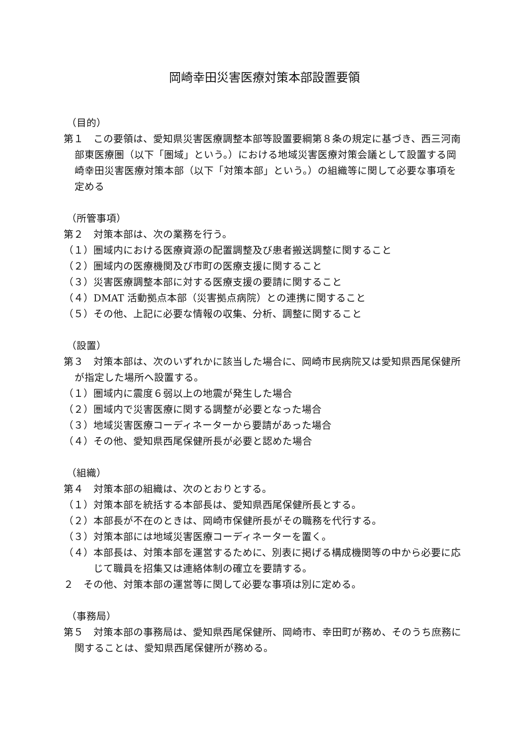岡崎幸田災害医療対策本部設置要領
（目的）
第１　この要領は、愛知県災害医療調整本部等設置要綱第８条の規定に基づき、西三河南部東医療圏（以下「圏域」という。）における地域災害医療対策会議として設置する岡崎幸田災害医療対策本部（以下「対策本部」という。）の組織等に関して必要な事項を定める
（所管事項）
第２　対策本部は、次の業務を行う。
（１）圏域内における医療資源の配置調整及び患者搬送調整に関すること
（２）圏域内の医療機関及び市町の医療支援に関すること
（３）災害医療調整本部に対する医療支援の要請に関すること
（４）DMAT 活動拠点本部（災害拠点病院）との連携に関すること
（５）その他、上記に必要な情報の収集、分析、調整に関すること
（設置）
第３　対策本部は、次のいずれかに該当した場合に、岡崎市民病院又は愛知県西尾保健所が指定した場所へ設置する。
（１）圏域内に震度６弱以上の地震が発生した場合
（２）圏域内で災害医療に関する調整が必要となった場合
（３）地域災害医療コーディネーターから要請があった場合
（４）その他、愛知県西尾保健所長が必要と認めた場合
（組織）
第４　対策本部の組織は、次のとおりとする。
（１）対策本部を統括する本部長は、愛知県西尾保健所長とする。
（２）本部長が不在のときは、岡崎市保健所長がその職務を代行する。
（３）対策本部には地域災害医療コーディネーターを置く。
（４）本部長は、対策本部を運営するために、別表に掲げる構成機関等の中から必要に応じて職員を招集又は連絡体制の確立を要請する。
２　その他、対策本部の運営等に関して必要な事項は別に定める。
（事務局）
第５　対策本部の事務局は、愛知県西尾保健所、岡崎市、幸田町が務め、そのうち庶務に関することは、愛知県西尾保健所が務める。